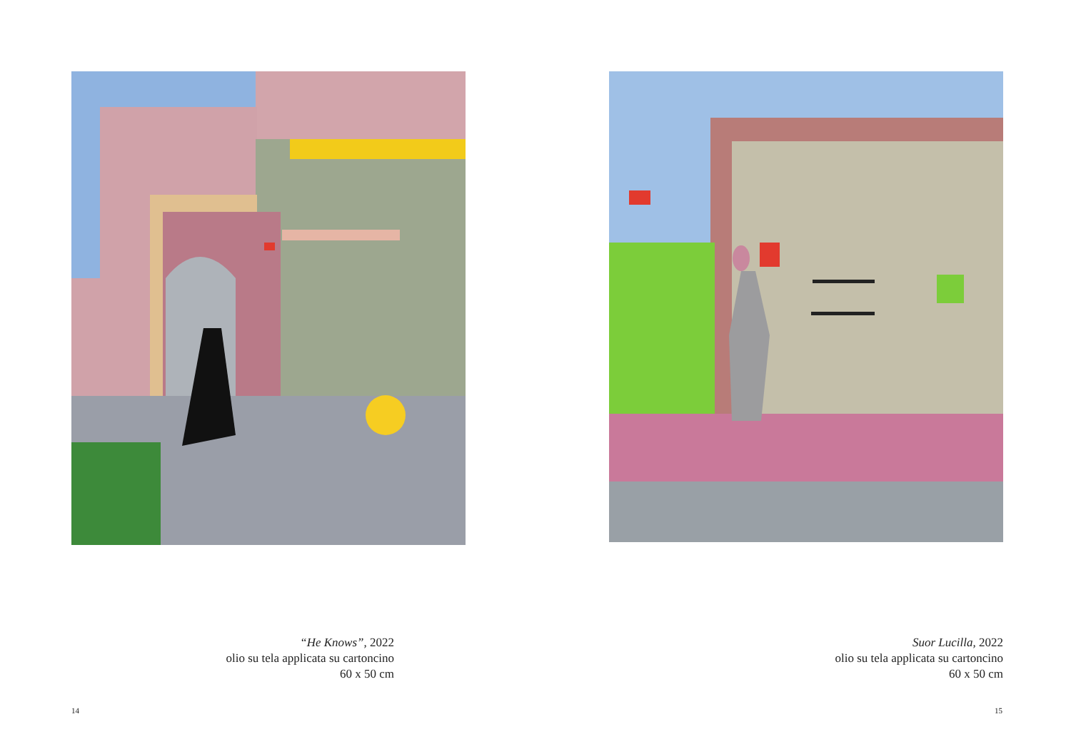“He Knows”, 2022
olio su tela applicata su cartoncino
60 x 50 cm
14
Suor Lucilla, 2022
olio su tela applicata su cartoncino
60 x 50 cm
15